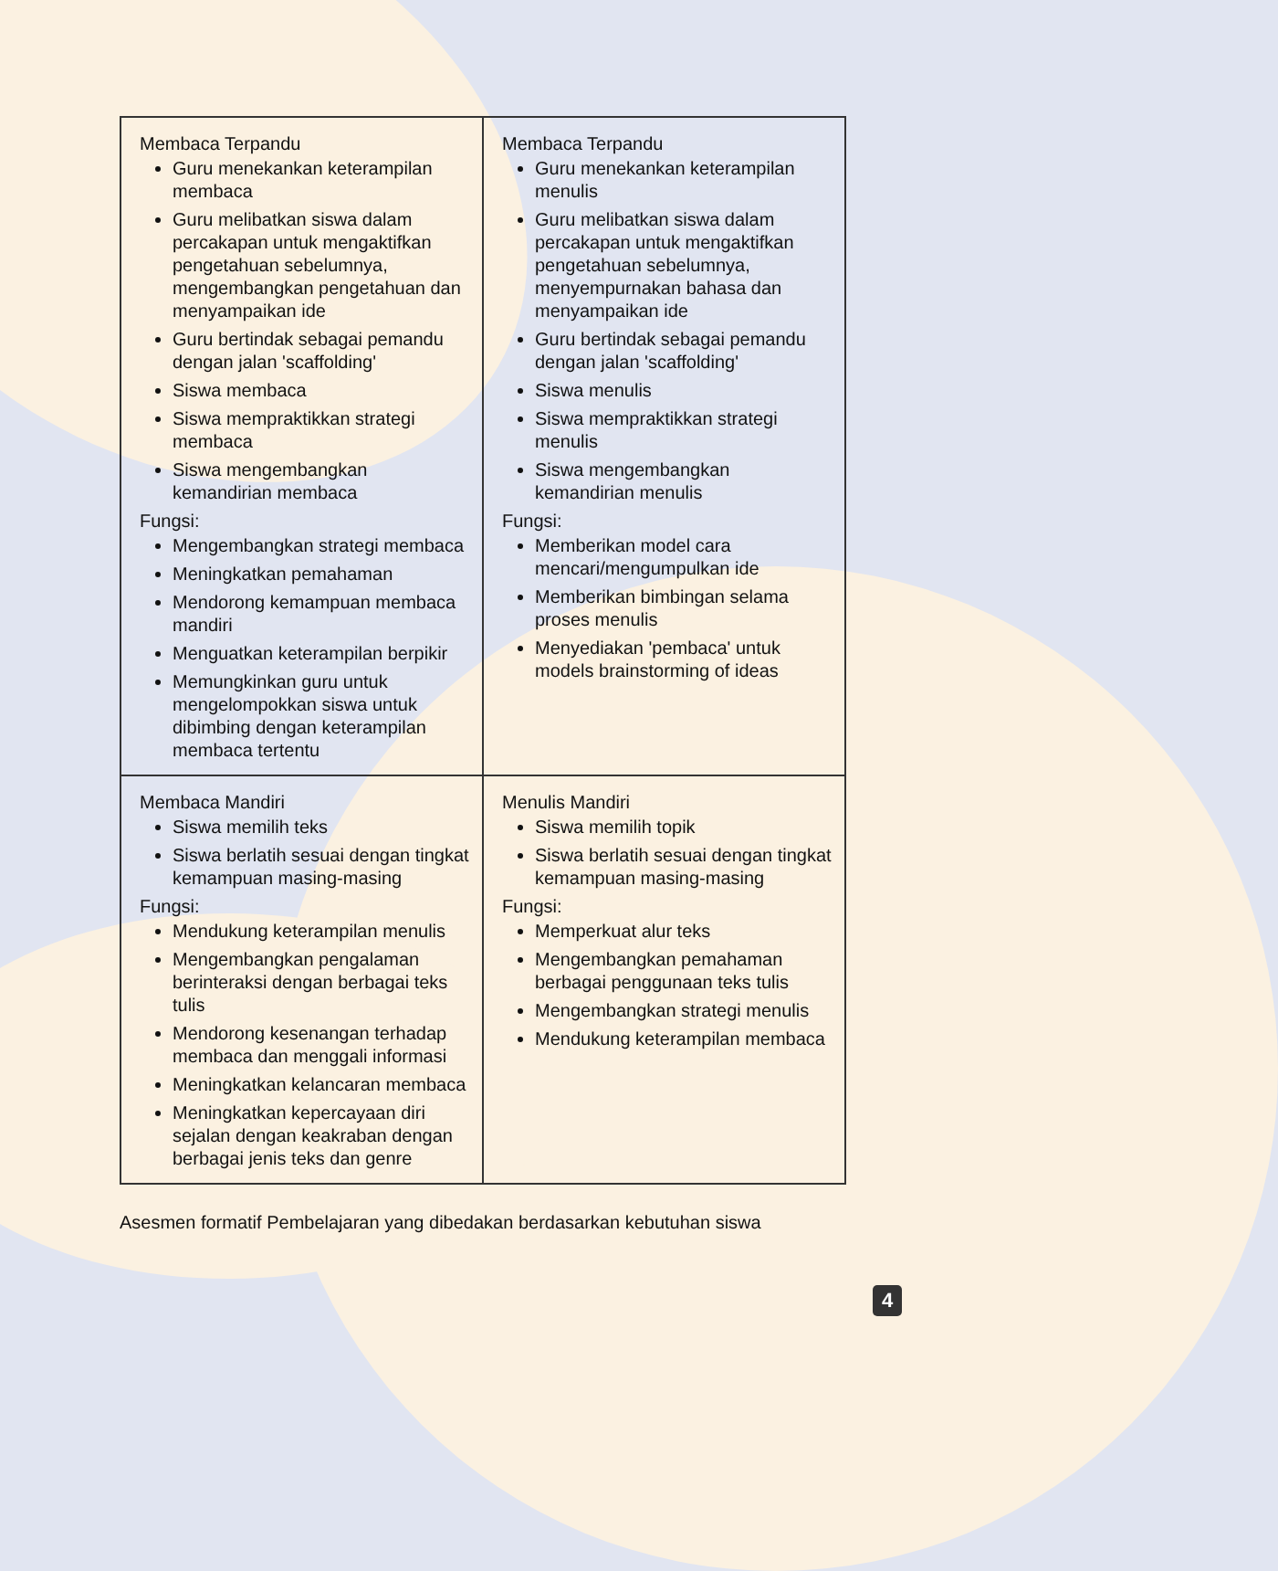| Membaca Terpandu Guru menekankan keterampilan membaca Guru melibatkan siswa dalam percakapan untuk mengaktifkan pengetahuan sebelumnya, mengembangkan pengetahuan dan menyampaikan ide Guru bertindak sebagai pemandu dengan jalan 'scaffolding' Siswa membaca Siswa mempraktikkan strategi membaca Siswa mengembangkan kemandirian membaca Fungsi: Mengembangkan strategi membaca Meningkatkan pemahaman Mendorong kemampuan membaca mandiri Menguatkan keterampilan berpikir Memungkinkan guru untuk mengelompokkan siswa untuk dibimbing dengan keterampilan membaca tertentu | Membaca Terpandu Guru menekankan keterampilan menulis Guru melibatkan siswa dalam percakapan untuk mengaktifkan pengetahuan sebelumnya, menyempurnakan bahasa dan menyampaikan ide Guru bertindak sebagai pemandu dengan jalan 'scaffolding' Siswa menulis Siswa mempraktikkan strategi menulis Siswa mengembangkan kemandirian menulis Fungsi: Memberikan model cara mencari/mengumpulkan ide Memberikan bimbingan selama proses menulis Menyediakan 'pembaca' untuk models brainstorming of ideas |
| Membaca Mandiri Siswa memilih teks Siswa berlatih sesuai dengan tingkat kemampuan masing-masing Fungsi: Mendukung keterampilan menulis Mengembangkan pengalaman berinteraksi dengan berbagai teks tulis Mendorong kesenangan terhadap membaca dan menggali informasi Meningkatkan kelancaran membaca Meningkatkan kepercayaan diri sejalan dengan keakraban dengan berbagai jenis teks dan genre | Menulis Mandiri Siswa memilih topik Siswa berlatih sesuai dengan tingkat kemampuan masing-masing Fungsi: Memperkuat alur teks Mengembangkan pemahaman berbagai penggunaan teks tulis Mengembangkan strategi menulis Mendukung keterampilan membaca |
Asesmen formatif Pembelajaran yang dibedakan berdasarkan kebutuhan siswa
4